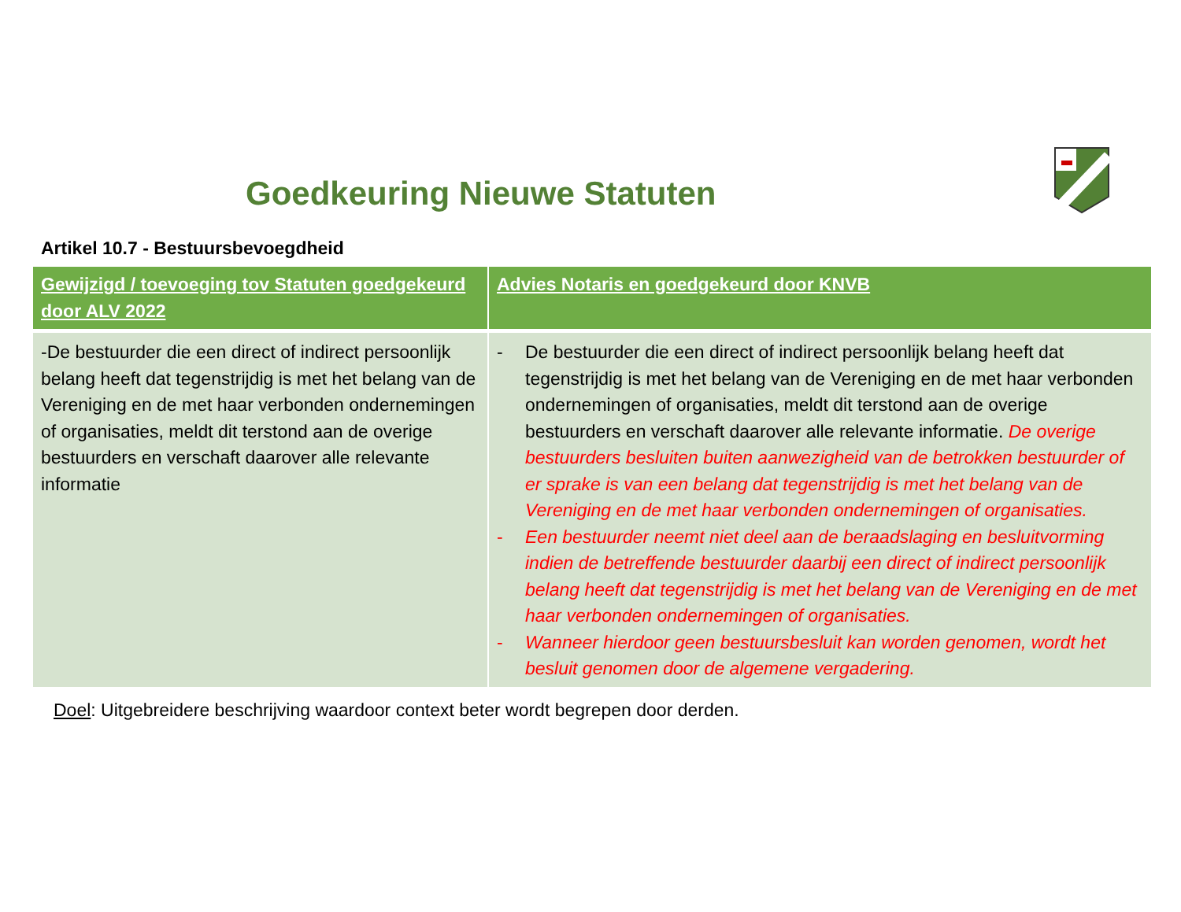Goedkeuring Nieuwe Statuten
Artikel 10.7 - Bestuursbevoegdheid
| Gewijzigd / toevoeging tov Statuten goedgekeurd door ALV 2022 | Advies Notaris en goedgekeurd door KNVB |
| --- | --- |
| -De bestuurder die een direct of indirect persoonlijk belang heeft dat tegenstrijdig is met het belang van de Vereniging en de met haar verbonden ondernemingen of organisaties, meldt dit terstond aan de overige bestuurders en verschaft daarover alle relevante informatie | - De bestuurder die een direct of indirect persoonlijk belang heeft dat tegenstrijdig is met het belang van de Vereniging en de met haar verbonden ondernemingen of organisaties, meldt dit terstond aan de overige bestuurders en verschaft daarover alle relevante informatie. De overige bestuurders besluiten buiten aanwezigheid van de betrokken bestuurder of er sprake is van een belang dat tegenstrijdig is met het belang van de Vereniging en de met haar verbonden ondernemingen of organisaties. - Een bestuurder neemt niet deel aan de beraadslaging en besluitvorming indien de betreffende bestuurder daarbij een direct of indirect persoonlijk belang heeft dat tegenstrijdig is met het belang van de Vereniging en de met haar verbonden ondernemingen of organisaties. - Wanneer hierdoor geen bestuursbesluit kan worden genomen, wordt het besluit genomen door de algemene vergadering. |
Doel: Uitgebreidere beschrijving waardoor context beter wordt begrepen door derden.